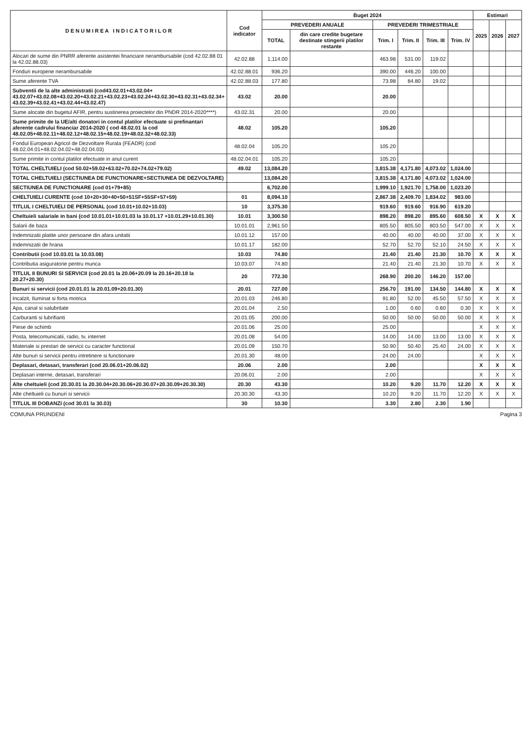| D E N U M I R E A I N D I C A T O R I L O R | Cod indicator | Buget 2024 | | | | | | Estimari | | |
| --- | --- | --- | --- | --- | --- | --- | --- | --- | --- | --- |
| | | PREVEDERI ANUALE | | PREVEDERI TRIMESTRIALE | | | | 2025 | 2026 | 2027 |
| | | TOTAL | din care credite bugetare destinate stingerii platilor restante | Trim. I | Trim. II | Trim. III | Trim. IV | | | |
| Alocari de sume din PNRR aferente asistentei financiare nerambursabile (cod 42.02.88 01 la 42.02.88.03) | 42.02.88 | 1,114.00 | | 463.98 | 531.00 | 119.02 | | | | |
| Fonduri europene nerambursabile | 42.02.88.01 | 936.20 | | 390.00 | 446.20 | 100.00 | | | | |
| Sume aferente TVA | 42.02.88.03 | 177.80 | | 73.98 | 84.80 | 19.02 | | | | |
| Subventii de la alte administratii (cod43.02.01+43.02.04+ 43.02.07+43.02.08+43.02.20+43.02.21+43.02.23+43.02.24+43.02.30+43.02.31+43.02.34+ 43.02.39+43.02.41+43.02.44+43.02.47) | 43.02 | 20.00 | | 20.00 | | | | | | |
| Sume alocate din bugetul AFIR, pentru sustinerea proiectelor din PNDR 2014-2020****) | 43.02.31 | 20.00 | | 20.00 | | | | | | |
| Sume primite de la UE/alti donatori in contul platilor efectuate si prefinantari aferente cadrului financiar 2014-2020 ( cod 48.02.01 la cod 48.02.05+48.02.11+48.02.12+48.02.15+48.02.19+48.02.32+48.02.33) | 48.02 | 105.20 | | 105.20 | | | | | | |
| Fondul European Agricol de Dezvoltare Rurala (FEADR) (cod 48.02.04.01+48.02.04.02+48.02.04.03) | 48.02.04 | 105.20 | | 105.20 | | | | | | |
| Sume primite in contul platilor efectuate in anul curent | 48.02.04.01 | 105.20 | | 105.20 | | | | | | |
| TOTAL CHELTUIELI (cod 50.02+59.02+63.02+70.02+74.02+79.02) | 49.02 | 13,084.20 | | 3,815.38 | 4,171.80 | 4,073.02 | 1,024.00 | | | |
| TOTAL CHELTUIELI (SECTIUNEA DE FUNCTIONARE+SECTIUNEA DE DEZVOLTARE) | | 13,084.20 | | 3,815.38 | 4,171.80 | 4,073.02 | 1,024.00 | | | |
| SECTIUNEA DE FUNCTIONARE (cod 01+79+85) | | 6,702.00 | | 1,999.10 | 1,921.70 | 1,758.00 | 1,023.20 | | | |
| CHELTUIELI CURENTE (cod 10+20+30+40+50+51SF+55SF+57+59) | 01 | 8,094.10 | | 2,867.38 | 2,409.70 | 1,834.02 | 983.00 | | | |
| TITLUL I CHELTUIELI DE PERSONAL (cod 10.01+10.02+10.03) | 10 | 3,375.30 | | 919.60 | 919.60 | 916.90 | 619.20 | | | |
| Cheltuieli salariale in bani (cod 10.01.01+10.01.03 la 10.01.17 +10.01.29+10.01.30) | 10.01 | 3,300.50 | | 898.20 | 898.20 | 895.60 | 608.50 | X | X | X |
| Salarii de baza | 10.01.01 | 2,961.50 | | 805.50 | 805.50 | 803.50 | 547.00 | X | X | X |
| Indemnizatii platite unor persoane din afara unitatii | 10.01.12 | 157.00 | | 40.00 | 40.00 | 40.00 | 37.00 | X | X | X |
| Indemnizatii de hrana | 10.01.17 | 182.00 | | 52.70 | 52.70 | 52.10 | 24.50 | X | X | X |
| Contributii (cod 10.03.01 la 10.03.08) | 10.03 | 74.80 | | 21.40 | 21.40 | 21.30 | 10.70 | X | X | X |
| Contributia asiguratorie pentru munca | 10.03.07 | 74.80 | | 21.40 | 21.40 | 21.30 | 10.70 | X | X | X |
| TITLUL II BUNURI SI SERVICII (cod 20.01 la 20.06+20.09 la 20.16+20.18 la 20.27+20.30) | 20 | 772.30 | | 268.90 | 200.20 | 146.20 | 157.00 | | | |
| Bunuri si servicii (cod 20.01.01 la 20.01.09+20.01.30) | 20.01 | 727.00 | | 256.70 | 191.00 | 134.50 | 144.80 | X | X | X |
| Incalzit, Iluminat si forta motrica | 20.01.03 | 246.80 | | 91.80 | 52.00 | 45.50 | 57.50 | X | X | X |
| Apa, canal si salubritate | 20.01.04 | 2.50 | | 1.00 | 0.60 | 0.60 | 0.30 | X | X | X |
| Carburanti si lubrifianti | 20.01.05 | 200.00 | | 50.00 | 50.00 | 50.00 | 50.00 | X | X | X |
| Piese de schimb | 20.01.06 | 25.00 | | 25.00 | | | | X | X | X |
| Posta, telecomunicatii, radio, tv, internet | 20.01.08 | 54.00 | | 14.00 | 14.00 | 13.00 | 13.00 | X | X | X |
| Materiale si prestari de servicii cu caracter functional | 20.01.09 | 150.70 | | 50.90 | 50.40 | 25.40 | 24.00 | X | X | X |
| Alte bunuri si servicii pentru intretinere si functionare | 20.01.30 | 48.00 | | 24.00 | 24.00 | | | X | X | X |
| Deplasari, detasari, transferari (cod 20.06.01+20.06.02) | 20.06 | 2.00 | | 2.00 | | | | X | X | X |
| Deplasari interne, detasari, transferari | 20.06.01 | 2.00 | | 2.00 | | | | X | X | X |
| Alte cheltuieli (cod 20.30.01 la 20.30.04+20.30.06+20.30.07+20.30.09+20.30.30) | 20.30 | 43.30 | | 10.20 | 9.20 | 11.70 | 12.20 | X | X | X |
| Alte cheltuieli cu bunuri si servicii | 20.30.30 | 43.30 | | 10.20 | 9.20 | 11.70 | 12.20 | X | X | X |
| TITLUL III DOBANZI (cod 30.01 la 30.03) | 30 | 10.30 | | 3.30 | 2.80 | 2.30 | 1.90 | | | |
COMUNA PRUNDENI Pagina 3